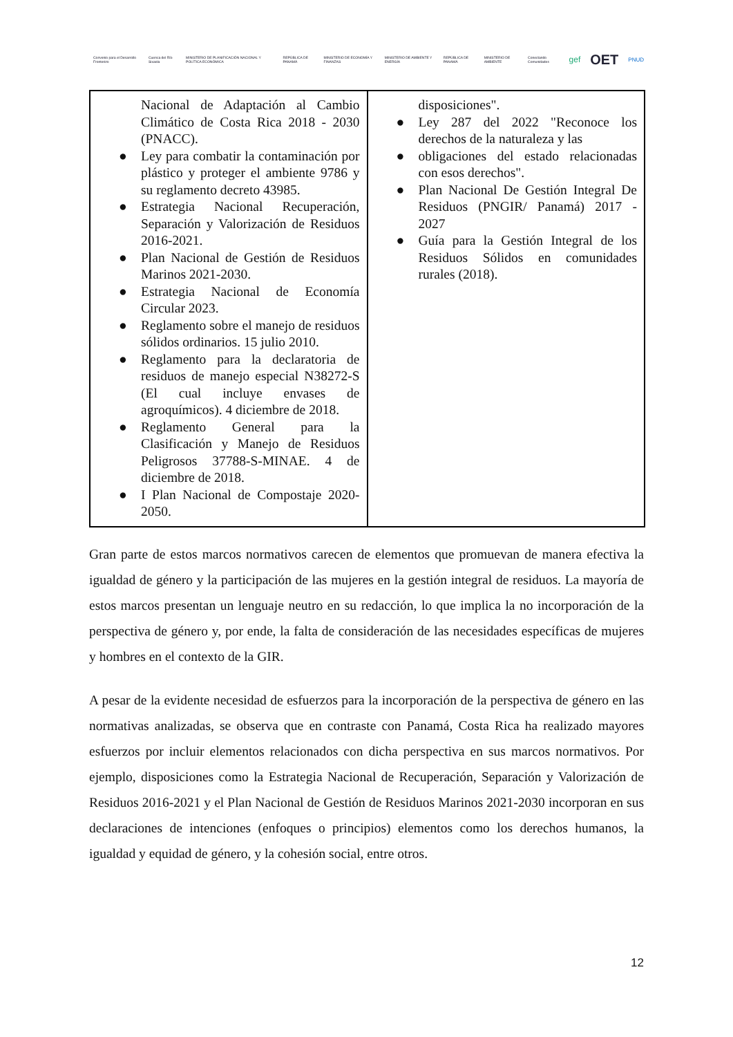Convenio para el Desarrollo Fronterizo Cuenca del Río Sixaola MINISTERIO DE PLANIFICACIÓN NACIONAL Y POLÍTICA ECONÓMICA REPÚBLICA DE PANAMÁ MINISTERIO DE ECONOMÍA Y FINANZAS MINISTERIO DE AMBIENTE Y ENERGÍA REPÚBLICA DE PANAMÁ MINISTERIO DE AMBIENTE Conectando Comunidades gef OET PNUD
| Nacional de Adaptación al Cambio Climático de Costa Rica 2018 - 2030 (PNACC). ● Ley para combatir la contaminación por plástico y proteger el ambiente 9786 y su reglamento decreto 43985. ● Estrategia Nacional Recuperación, Separación y Valorización de Residuos 2016-2021. ● Plan Nacional de Gestión de Residuos Marinos 2021-2030. ● Estrategia Nacional de Economía Circular 2023. ● Reglamento sobre el manejo de residuos sólidos ordinarios. 15 julio 2010. ● Reglamento para la declaratoria de residuos de manejo especial N38272-S (El cual incluye envases de agroquímicos). 4 diciembre de 2018. ● Reglamento General para la Clasificación y Manejo de Residuos Peligrosos 37788-S-MINAE. 4 de diciembre de 2018. ● I Plan Nacional de Compostaje 2020-2050. | disposiciones". ● Ley 287 del 2022 "Reconoce los derechos de la naturaleza y las ● obligaciones del estado relacionadas con esos derechos". ● Plan Nacional De Gestión Integral De Residuos (PNGIR/ Panamá) 2017 - 2027 ● Guía para la Gestión Integral de los Residuos Sólidos en comunidades rurales (2018). |
Gran parte de estos marcos normativos carecen de elementos que promuevan de manera efectiva la igualdad de género y la participación de las mujeres en la gestión integral de residuos. La mayoría de estos marcos presentan un lenguaje neutro en su redacción, lo que implica la no incorporación de la perspectiva de género y, por ende, la falta de consideración de las necesidades específicas de mujeres y hombres en el contexto de la GIR.
A pesar de la evidente necesidad de esfuerzos para la incorporación de la perspectiva de género en las normativas analizadas, se observa que en contraste con Panamá, Costa Rica ha realizado mayores esfuerzos por incluir elementos relacionados con dicha perspectiva en sus marcos normativos. Por ejemplo, disposiciones como la Estrategia Nacional de Recuperación, Separación y Valorización de Residuos 2016-2021 y el Plan Nacional de Gestión de Residuos Marinos 2021-2030 incorporan en sus declaraciones de intenciones (enfoques o principios) elementos como los derechos humanos, la igualdad y equidad de género, y la cohesión social, entre otros.
12